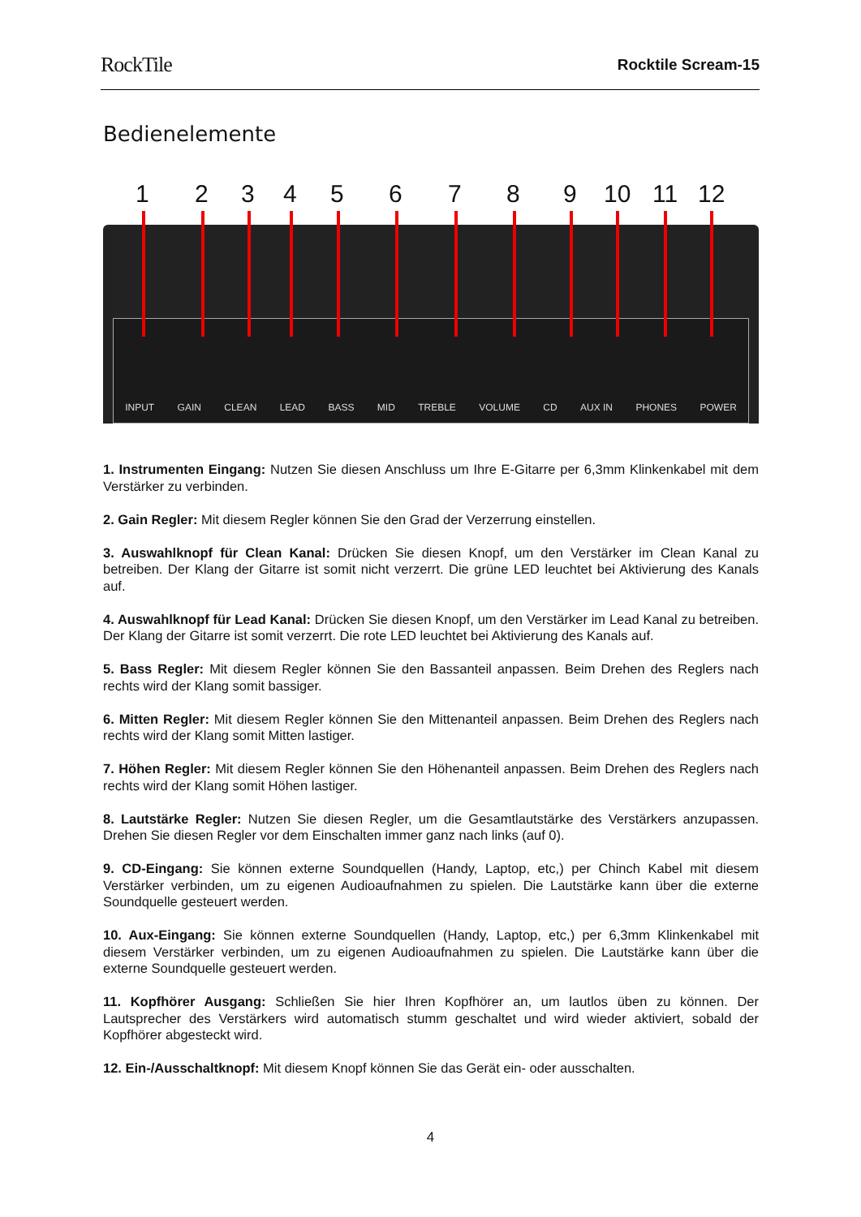RockTile
Rocktile Scream-15
Bedienelemente
INPUT GAIN CLEAN LEAD BASS MID TREBLE VOLUME CD AUX IN PHONES POWER
1 2 3 4 5 6 7 8 9 10 11 12
1. Instrumenten Eingang: Nutzen Sie diesen Anschluss um Ihre E-Gitarre per 6,3mm Klinkenkabel mit dem Verstärker zu verbinden.
2. Gain Regler: Mit diesem Regler können Sie den Grad der Verzerrung einstellen.
3. Auswahlknopf für Clean Kanal: Drücken Sie diesen Knopf, um den Verstärker im Clean Kanal zu betreiben. Der Klang der Gitarre ist somit nicht verzerrt. Die grüne LED leuchtet bei Aktivierung des Kanals auf.
4. Auswahlknopf für Lead Kanal: Drücken Sie diesen Knopf, um den Verstärker im Lead Kanal zu betreiben. Der Klang der Gitarre ist somit verzerrt. Die rote LED leuchtet bei Aktivierung des Kanals auf.
5. Bass Regler: Mit diesem Regler können Sie den Bassanteil anpassen. Beim Drehen des Reglers nach rechts wird der Klang somit bassiger.
6. Mitten Regler: Mit diesem Regler können Sie den Mittenanteil anpassen. Beim Drehen des Reglers nach rechts wird der Klang somit Mitten lastiger.
7. Höhen Regler: Mit diesem Regler können Sie den Höhenanteil anpassen. Beim Drehen des Reglers nach rechts wird der Klang somit Höhen lastiger.
8. Lautstärke Regler: Nutzen Sie diesen Regler, um die Gesamtlautstärke des Verstärkers anzupassen. Drehen Sie diesen Regler vor dem Einschalten immer ganz nach links (auf 0).
9. CD-Eingang: Sie können externe Soundquellen (Handy, Laptop, etc,) per Chinch Kabel mit diesem Verstärker verbinden, um zu eigenen Audioaufnahmen zu spielen. Die Lautstärke kann über die externe Soundquelle gesteuert werden.
10. Aux-Eingang: Sie können externe Soundquellen (Handy, Laptop, etc,) per 6,3mm Klinkenkabel mit diesem Verstärker verbinden, um zu eigenen Audioaufnahmen zu spielen. Die Lautstärke kann über die externe Soundquelle gesteuert werden.
11. Kopfhörer Ausgang: Schließen Sie hier Ihren Kopfhörer an, um lautlos üben zu können. Der Lautsprecher des Verstärkers wird automatisch stumm geschaltet und wird wieder aktiviert, sobald der Kopfhörer abgesteckt wird.
12. Ein-/Ausschaltknopf: Mit diesem Knopf können Sie das Gerät ein- oder ausschalten.
4